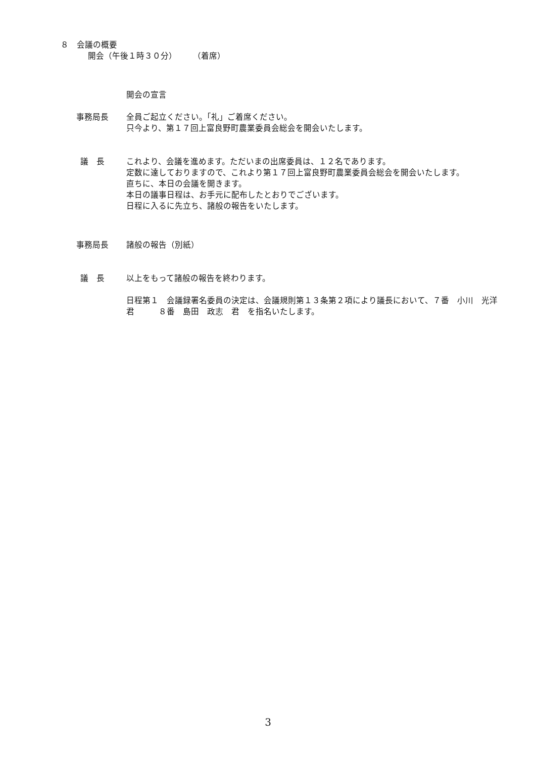８　会議の概要
開会（午後１時３０分）　　　（着席）
開会の宣言
事務局長 全員ご起立ください。「礼」ご着席ください。
只今より、第１７回上富良野町農業委員会総会を開会いたします。
議　長 これより、会議を進めます。ただいまの出席委員は、１２名であります。
定数に達しておりますので、これより第１７回上富良野町農業委員会総会を開会いたします。
直ちに、本日の会議を開きます。
本日の議事日程は、お手元に配布したとおりでございます。
日程に入るに先立ち、諸般の報告をいたします。
事務局長 諸般の報告（別紙）
議　長 以上をもって諸般の報告を終わります。
日程第１　会議録署名委員の決定は、会議規則第１３条第２項により議長において、７番　小川　光洋　君　　　８番　島田　政志　君　を指名いたします。
3